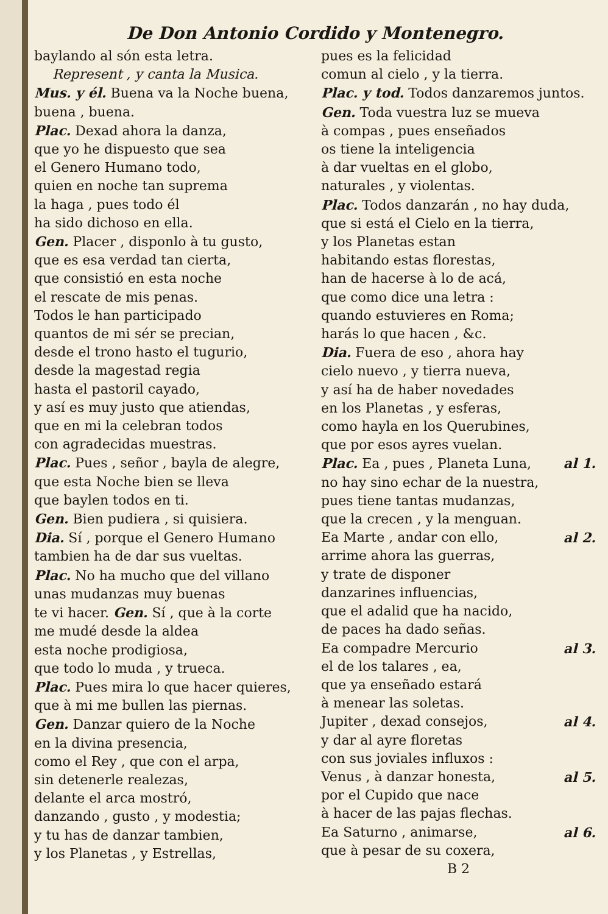De Don Antonio Cordido y Montenegro.
baylando al són esta letra.
Represent , y canta la Musica.
Mus. y él. Buena va la Noche buena,
buena , buena.
Plac. Dexad ahora la danza,
que yo he dispuesto que sea
el Genero Humano todo,
quien en noche tan suprema
la haga , pues todo él
ha sido dichoso en ella.
Gen. Placer , disponlo à tu gusto,
que es esa verdad tan cierta,
que consistió en esta noche
el rescate de mis penas.
Todos le han participado
quantos de mi sér se precian,
desde el trono hasto el tugurio,
desde la magestad regia
hasta el pastoril cayado,
y así es muy justo que atiendas,
que en mi la celebran todos
con agradecidas muestras.
Plac. Pues , señor , bayla de alegre,
que esta Noche bien se lleva
que baylen todos en ti.
Gen. Bien pudiera , si quisiera.
Dia. Sí , porque el Genero Humano
tambien ha de dar sus vueltas.
Plac. No ha mucho que del villano
unas mudanzas muy buenas
te vi hacer. Gen. Sí , que à la corte
me mudé desde la aldea
esta noche prodigiosa,
que todo lo muda , y trueca.
Plac. Pues mira lo que hacer quieres,
que à mi me bullen las piernas.
Gen. Danzar quiero de la Noche
en la divina presencia,
como el Rey , que con el arpa,
sin detenerle realezas,
delante el arca mostró,
danzando , gusto , y modestia;
y tu has de danzar tambien,
y los Planetas , y Estrellas,
pues es la felicidad
comun al cielo , y la tierra.
Plac. y tod. Todos danzaremos juntos.
Gen. Toda vuestra luz se mueva
à compas , pues enseñados
os tiene la inteligencia
à dar vueltas en el globo,
naturales , y violentas.
Plac. Todos danzarán , no hay duda,
que si está el Cielo en la tierra,
y los Planetas estan
habitando estas florestas,
han de hacerse à lo de acá,
que como dice una letra :
quando estuvieres en Roma;
harás lo que hacen , &c.
Dia. Fuera de eso , ahora hay
cielo nuevo , y tierra nueva,
y así ha de haber novedades
en los Planetas , y esferas,
como hayla en los Querubines,
que por esos ayres vuelan.
Plac. Ea , pues , Planeta Luna, al 1.
no hay sino echar de la nuestra,
pues tiene tantas mudanzas,
que la crecen , y la menguan.
Ea Marte , andar con ello, al 2.
arrime ahora las guerras,
y trate de disponer
danzarines influencias,
que el adalid que ha nacido,
de paces ha dado señas.
Ea compadre Mercurio al 3.
el de los talares , ea,
que ya enseñado estará
à menear las soletas.
Jupiter , dexad consejos, al 4.
y dar al ayre floretas
con sus joviales influxos :
Venus , à danzar honesta, al 5.
por el Cupido que nace
à hacer de las pajas flechas.
Ea Saturno , animarse, al 6.
que à pesar de su coxera,
B 2